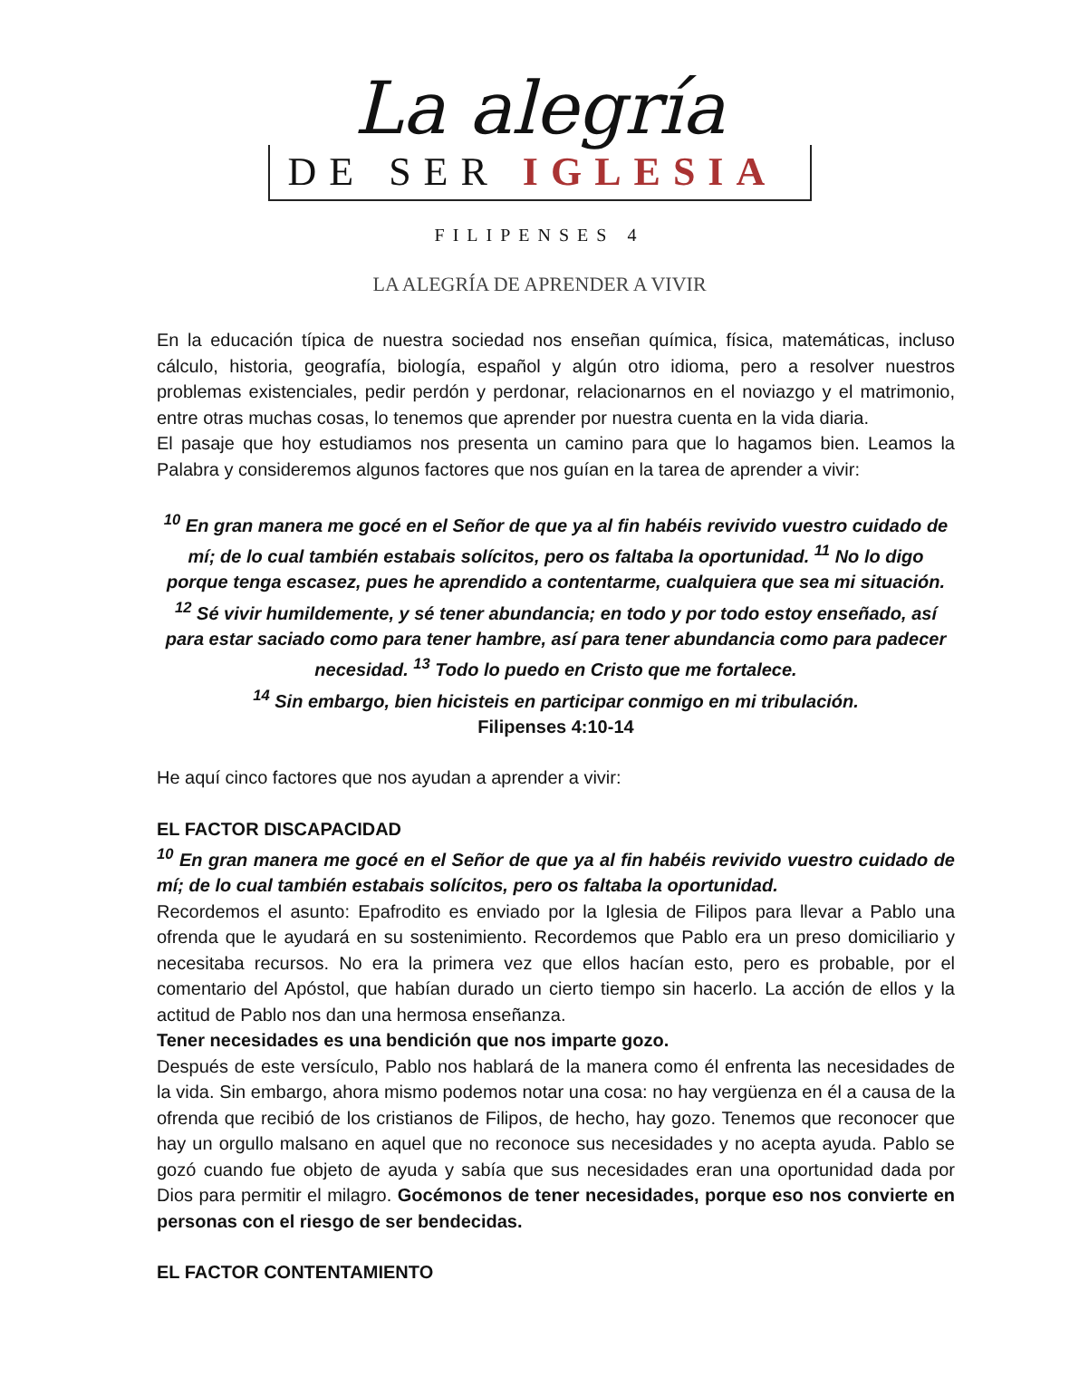La alegría
DE SER IGLESIA
FILIPENSES 4
LA ALEGRÍA DE APRENDER A VIVIR
En la educación típica de nuestra sociedad nos enseñan química, física, matemáticas, incluso cálculo, historia, geografía, biología, español y algún otro idioma, pero a resolver nuestros problemas existenciales, pedir perdón y perdonar, relacionarnos en el noviazgo y el matrimonio, entre otras muchas cosas, lo tenemos que aprender por nuestra cuenta en la vida diaria.
El pasaje que hoy estudiamos nos presenta un camino para que lo hagamos bien. Leamos la Palabra y consideremos algunos factores que nos guían en la tarea de aprender a vivir:
<sup>10</sup> En gran manera me gocé en el Señor de que ya al fin habéis revivido vuestro cuidado de mí; de lo cual también estabais solícitos, pero os faltaba la oportunidad. <sup>11</sup> No lo digo porque tenga escasez, pues he aprendido a contentarme, cualquiera que sea mi situación. <sup>12</sup> Sé vivir humildemente, y sé tener abundancia; en todo y por todo estoy enseñado, así para estar saciado como para tener hambre, así para tener abundancia como para padecer necesidad. <sup>13</sup> Todo lo puedo en Cristo que me fortalece.
<sup>14</sup> Sin embargo, bien hicisteis en participar conmigo en mi tribulación.
Filipenses 4:10-14
He aquí cinco factores que nos ayudan a aprender a vivir:
EL FACTOR DISCAPACIDAD
<sup>10</sup> En gran manera me gocé en el Señor de que ya al fin habéis revivido vuestro cuidado de mí; de lo cual también estabais solícitos, pero os faltaba la oportunidad.
Recordemos el asunto: Epafrodito es enviado por la Iglesia de Filipos para llevar a Pablo una ofrenda que le ayudará en su sostenimiento. Recordemos que Pablo era un preso domiciliario y necesitaba recursos. No era la primera vez que ellos hacían esto, pero es probable, por el comentario del Apóstol, que habían durado un cierto tiempo sin hacerlo. La acción de ellos y la actitud de Pablo nos dan una hermosa enseñanza.
Tener necesidades es una bendición que nos imparte gozo.
Después de este versículo, Pablo nos hablará de la manera como él enfrenta las necesidades de la vida. Sin embargo, ahora mismo podemos notar una cosa: no hay vergüenza en él a causa de la ofrenda que recibió de los cristianos de Filipos, de hecho, hay gozo. Tenemos que reconocer que hay un orgullo malsano en aquel que no reconoce sus necesidades y no acepta ayuda. Pablo se gozó cuando fue objeto de ayuda y sabía que sus necesidades eran una oportunidad dada por Dios para permitir el milagro. Gocémonos de tener necesidades, porque eso nos convierte en personas con el riesgo de ser bendecidas.
EL FACTOR CONTENTAMIENTO